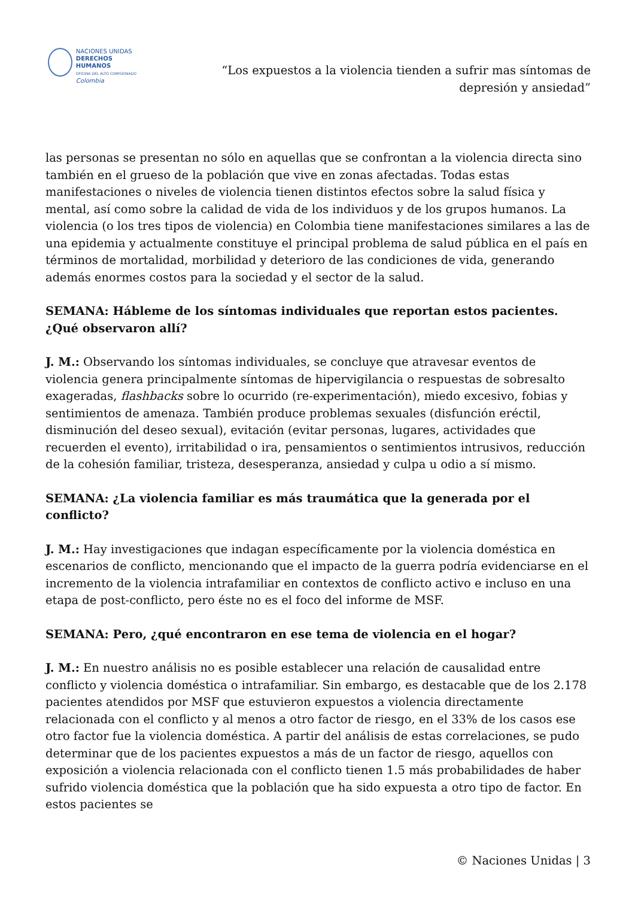NACIONES UNIDAS
DERECHOS HUMANOS
OFICINA DEL ALTO COMISIONADO
Colombia
“Los expuestos a la violencia tienden a sufrir mas síntomas de depresión y ansiedad”
las personas se presentan no sólo en aquellas que se confrontan a la violencia directa sino también en el grueso de la población que vive en zonas afectadas. Todas estas manifestaciones o niveles de violencia tienen distintos efectos sobre la salud física y mental, así como sobre la calidad de vida de los individuos y de los grupos humanos. La violencia (o los tres tipos de violencia) en Colombia tiene manifestaciones similares a las de una epidemia y actualmente constituye el principal problema de salud pública en el país en términos de mortalidad, morbilidad y deterioro de las condiciones de vida, generando además enormes costos para la sociedad y el sector de la salud.
SEMANA: Hábleme de los síntomas individuales que reportan estos pacientes. ¿Qué observaron allí?
J. M.: Observando los síntomas individuales, se concluye que atravesar eventos de violencia genera principalmente síntomas de hipervigilancia o respuestas de sobresalto exageradas, flashbacks sobre lo ocurrido (re-experimentación), miedo excesivo, fobias y sentimientos de amenaza. También produce problemas sexuales (disfunción eréctil, disminución del deseo sexual), evitación (evitar personas, lugares, actividades que recuerden el evento), irritabilidad o ira, pensamientos o sentimientos intrusivos, reducción de la cohesión familiar, tristeza, desesperanza, ansiedad y culpa u odio a sí mismo.
SEMANA: ¿La violencia familiar es más traumática que la generada por el conflicto?
J. M.: Hay investigaciones que indagan específicamente por la violencia doméstica en escenarios de conflicto, mencionando que el impacto de la guerra podría evidenciarse en el incremento de la violencia intrafamiliar en contextos de conflicto activo e incluso en una etapa de post-conflicto, pero éste no es el foco del informe de MSF.
SEMANA: Pero, ¿qué encontraron en ese tema de violencia en el hogar?
J. M.: En nuestro análisis no es posible establecer una relación de causalidad entre conflicto y violencia doméstica o intrafamiliar. Sin embargo, es destacable que de los 2.178 pacientes atendidos por MSF que estuvieron expuestos a violencia directamente relacionada con el conflicto y al menos a otro factor de riesgo, en el 33% de los casos ese otro factor fue la violencia doméstica. A partir del análisis de estas correlaciones, se pudo determinar que de los pacientes expuestos a más de un factor de riesgo, aquellos con exposición a violencia relacionada con el conflicto tienen 1.5 más probabilidades de haber sufrido violencia doméstica que la población que ha sido expuesta a otro tipo de factor. En estos pacientes se
© Naciones Unidas | 3